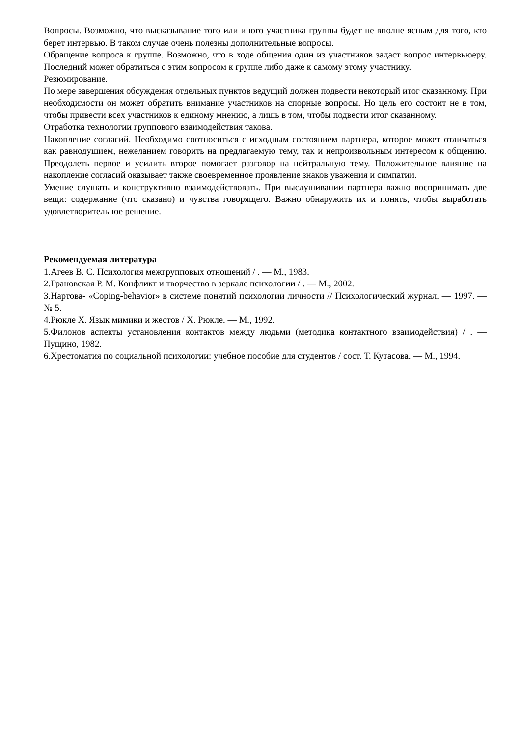Вопросы. Возможно, что высказывание того или иного участника группы будет не вполне ясным для того, кто берет интервью. В таком случае очень полезны дополнительные вопросы.
Обращение вопроса к группе. Возможно, что в ходе общения один из участников задаст вопрос интервьюеру. Последний может обратиться с этим вопросом к группе либо даже к самому этому участнику.
Резюмирование.
По мере завершения обсуждения отдельных пунктов ведущий должен подвести некоторый итог сказанному. При необходимости он может обратить внимание участников на спорные вопросы. Но цель его состоит не в том, чтобы привести всех участников к единому мнению, а лишь в том, чтобы подвести итог сказанному.
Отработка технологии группового взаимодействия такова.
Накопление согласий. Необходимо соотноситься с исходным состоянием партнера, которое может отличаться как равнодушием, нежеланием говорить на предлагаемую тему, так и непроизвольным интересом к общению. Преодолеть первое и усилить второе помогает разговор на нейтральную тему. Положительное влияние на накопление согласий оказывает также своевременное проявление знаков уважения и симпатии.
Умение слушать и конструктивно взаимодействовать. При выслушивании партнера важно воспринимать две вещи: содержание (что сказано) и чувства говорящего. Важно обнаружить их и понять, чтобы выработать удовлетворительное решение.
Рекомендуемая литература
1.Агеев В. С. Психология межгрупповых отношений / . — М., 1983.
2.Грановская Р. М. Конфликт и творчество в зеркале психологии / . — М., 2002.
3.Нартова- «Coping-behavior» в системе понятий психологии личности // Психологический журнал. — 1997. — № 5.
4.Рюкле Х. Язык мимики и жестов / Х. Рюкле. — М., 1992.
5.Филонов аспекты установления контактов между людьми (методика контактного взаимодействия) / . — Пущино, 1982.
6.Хрестоматия по социальной психологии: учебное пособие для студентов / сост. Т. Кутасова. — М., 1994.